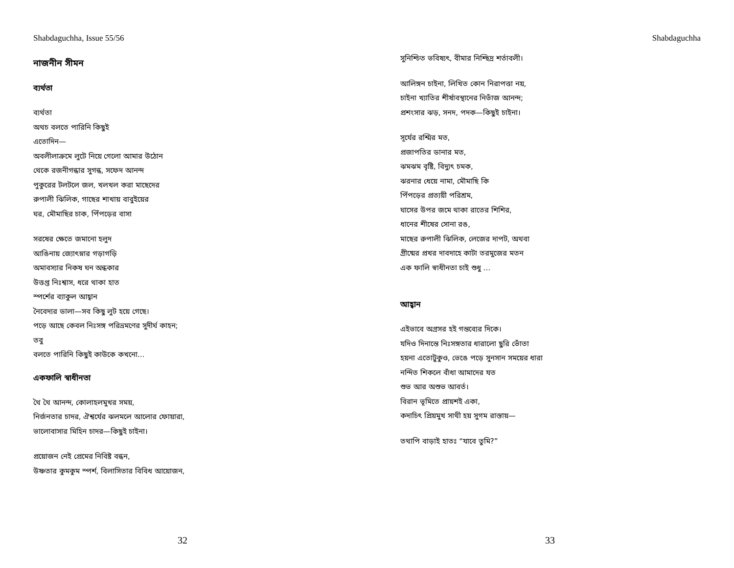Shabdaguchha, Issue 55/56
নাজনীন সীমন
ব্যর্থতা
ব্যর্থতা
অথচ বলতে পারিনি কিছুই
এতোদিন—
অবলীলাক্রমে লুটে নিয়ে গেলো আমার উঠোন
থেকে রজনীগন্ধার সুগন্ধ, সফেদ আনন্দ
পুকুরের টলটলে জল, খলখল করা মাছেদের
রুপালী ঝিলিক, গাছের শাখায় বাবুইয়ের
ঘর, মৌমাছির চাক, পিঁপড়ের বাসা
সরষের ক্ষেতে জমানো হলুদ
আঙিনায় জ্যোৎস্নার গড়াগড়ি
অমাবস্যার নিকষ ঘন অন্ধকার
উত্তপ্ত নিঃশ্বাস, ধরে থাকা হাত
স্পর্শের ব্যাকুল আহ্বান
নৈবেদ্যর ডালা—সব কিছু লুট হয়ে গেছে।
পড়ে আছে কেবল নিঃসঙ্গ পরিভ্রমণের সুদীর্ঘ কাহন;
তবু
বলতে পারিনি কিছুই কাউকে কখনো...
একফালি স্বাধীনতা
থৈ থৈ আনন্দ, কোলাহলমুখর সময়,
নির্জনতার চাদর, ঐশ্বর্যের ঝলমলে আলোর ফোয়ারা,
ভালোবাসার মিহিন চাদর—কিছুই চাইনা।
প্রয়োজন নেই প্রেমের নিবিষ্ট বন্ধন,
উষ্ণতার কুমকুম স্পর্শ, বিলাসিতার বিবিধ আয়োজন,
32
Shabdaguchha
সুনিশ্চিত ভবিষ্যৎ, বীমার নিশ্ছিদ্র শর্তাবলী।
আলিঙ্গন চাইনা, লিখিত কোন নিরাপত্তা নয়,
চাইনা খ্যাতির শীর্ষাবস্থানের নিভাঁজ আনন্দ;
প্রশংসার ঝড়, সনদ, পদক—কিছুই চাইনা।
সূর্যের রশ্মির মত,
প্রজাপতির ডানার মত,
ঝমঝম বৃষ্টি, বিদ্যুৎ চমক,
ঝরনার ধেয়ে নামা, মৌমাছি কি
পিঁপড়ের প্রত্যয়ী পরিশ্রম,
ঘাসের উপর জমে থাকা রাতের শিশির,
ধানের শীষের সোনা রঙ,
মাছের রুপালী ঝিলিক, লেজের দাপট, অথবা
গ্রীষ্মের প্রখর দাবদাহে কাটা তরমুজের মতন
এক ফালি স্বাধীনতা চাই শুধু ...
আহ্বান
এইভাবে অগ্রসর হই গন্তব্যের দিকে।
যদিও দিনান্তে নিঃসঙ্গতার ধারালো ছুরি ভোঁতা
হয়না এতোটুকুও, ভেঙে পড়ে সুনসান সময়ের ধারা
নন্দিত শিকলে বাঁধা আমাদের যত
শুভ আর অশুভ আবর্ত।
বিরান ভূমিতে প্রায়শই একা,
কদাচিৎ প্রিয়মুখ সাথী হয় সুগম রাস্তায়—
তথাপি বাড়াই হাতঃ “যাবে তুমি?”
33